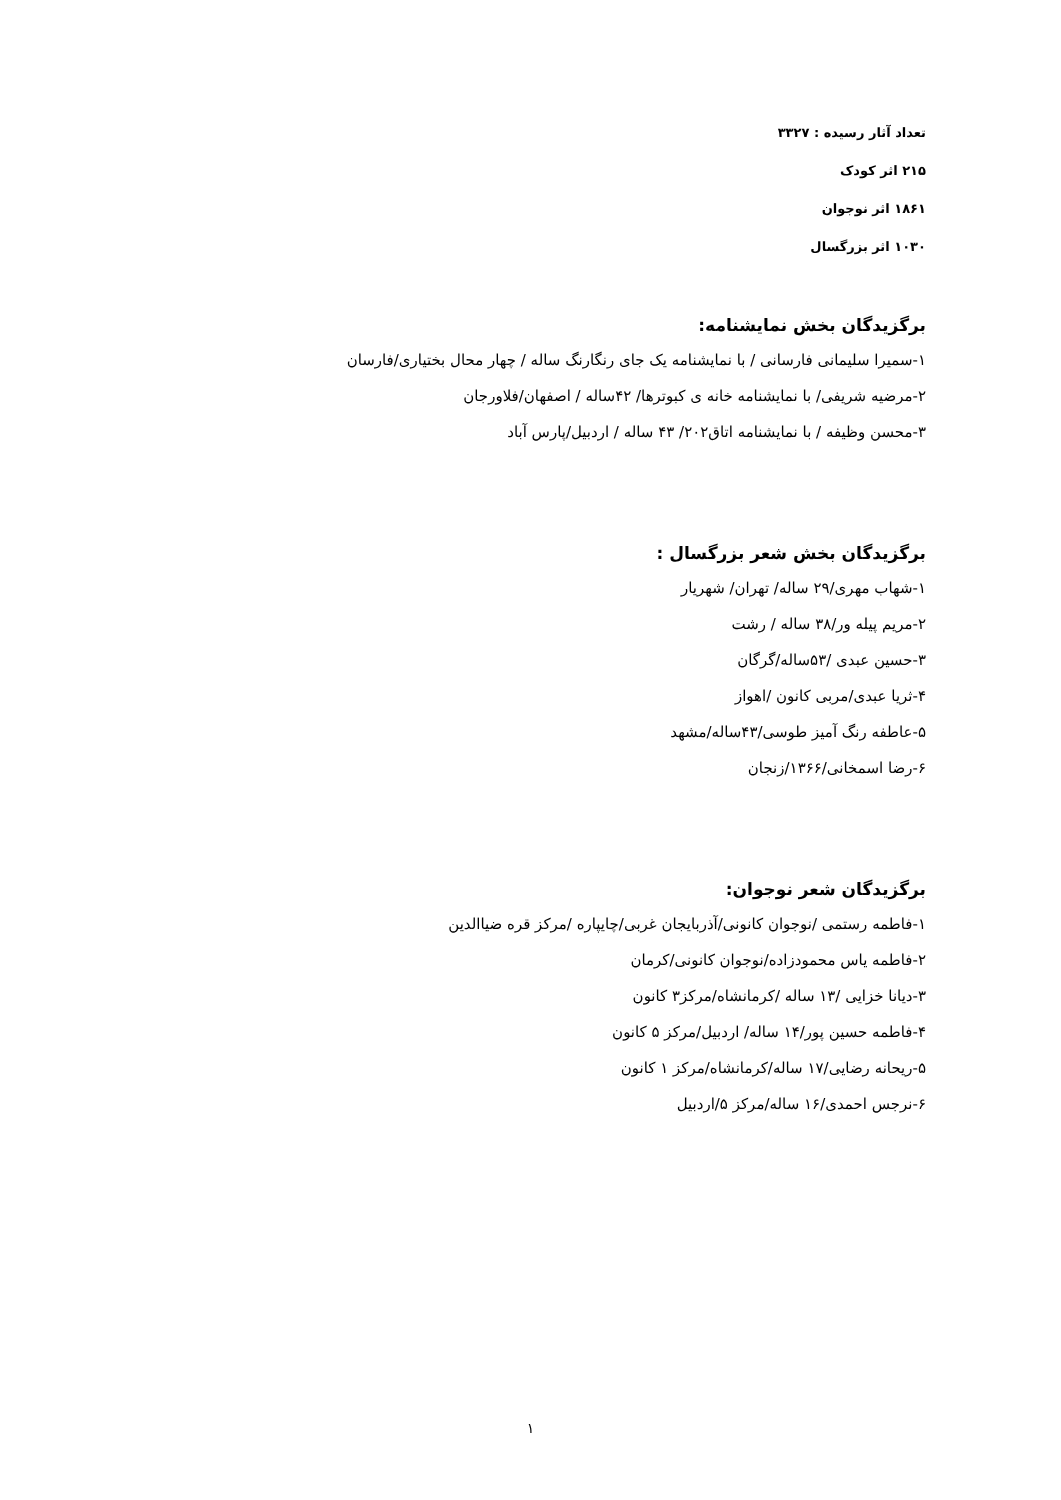تعداد آثار رسیده : ۳۳۲۷
۲۱۵ اثر کودک
۱۸۶۱ اثر نوجوان
۱۰۳۰ اثر بزرگسال
برگزیدگان بخش نمایشنامه:
۱-سمیرا سلیمانی فارسانی / با نمایشنامه یک جای رنگارنگ ساله / چهار محال بختیاری/فارسان
۲-مرضیه شریفی/ با نمایشنامه خانه ی کبوترها/ ۴۲ساله / اصفهان/فلاورجان
۳-محسن وظیفه / با نمایشنامه اتاق۲۰۲/ ۴۳ ساله / اردبیل/پارس آباد
برگزیدگان بخش شعر بزرگسال :
۱-شهاب مهری/۲۹ ساله/ تهران/ شهریار
۲-مریم پیله ور/۳۸ ساله / رشت
۳-حسین عبدی /۵۳ساله/گرگان
۴-ثریا عبدی/مربی کانون /اهواز
۵-عاطفه رنگ آمیز طوسی/۴۳ساله/مشهد
۶-رضا اسمخانی/۱۳۶۶/زنجان
برگزیدگان شعر نوجوان:
۱-فاطمه رستمی /نوجوان کانونی/آذربایجان غربی/چایپاره /مرکز قره ضیاالدین
۲-فاطمه یاس محمودزاده/نوجوان کانونی/کرمان
۳-دیانا خزایی /۱۳ ساله /کرمانشاه/مرکز۳ کانون
۴-فاطمه حسین پور/۱۴ ساله/ اردبیل/مرکز ۵ کانون
۵-ریحانه رضایی/۱۷ ساله/کرمانشاه/مرکز ۱ کانون
۶-نرجس احمدی/۱۶ ساله/مرکز ۵/اردبیل
۱